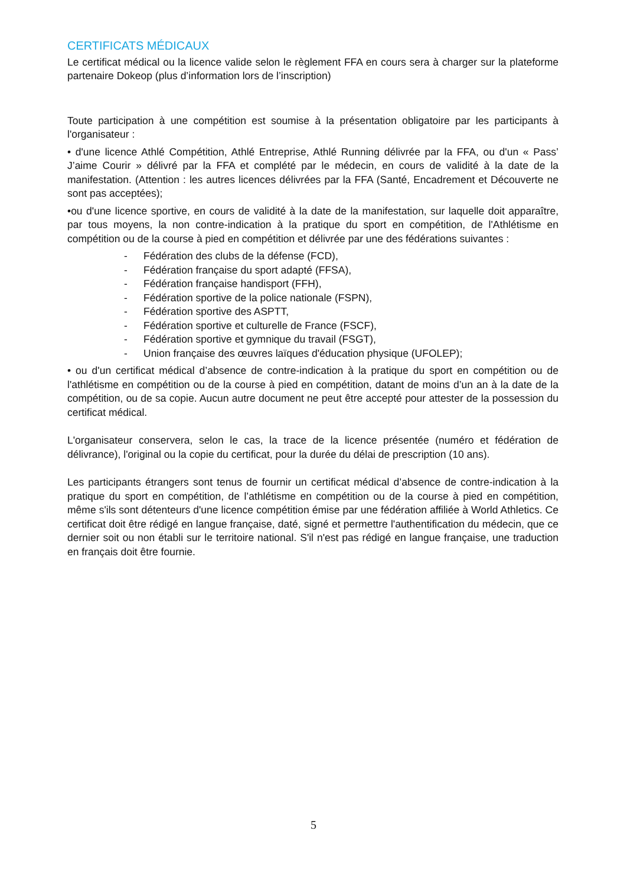CERTIFICATS MÉDICAUX
Le certificat médical ou la licence valide selon le règlement FFA en cours sera à charger sur la plateforme partenaire Dokeop (plus d’information lors de l’inscription)
Toute participation à une compétition est soumise à la présentation obligatoire par les participants à l'organisateur :
• d'une licence Athlé Compétition, Athlé Entreprise, Athlé Running délivrée par la FFA, ou d'un « Pass’ J’aime Courir » délivré par la FFA et complété par le médecin, en cours de validité à la date de la manifestation. (Attention : les autres licences délivrées par la FFA (Santé, Encadrement et Découverte ne sont pas acceptées);
•ou d'une licence sportive, en cours de validité à la date de la manifestation, sur laquelle doit apparaître, par tous moyens, la non contre-indication à la pratique du sport en compétition, de l'Athlétisme en compétition ou de la course à pied en compétition et délivrée par une des fédérations suivantes :
- Fédération des clubs de la défense (FCD),
- Fédération française du sport adapté (FFSA),
- Fédération française handisport (FFH),
- Fédération sportive de la police nationale (FSPN),
- Fédération sportive des ASPTT,
- Fédération sportive et culturelle de France (FSCF),
- Fédération sportive et gymnique du travail (FSGT),
- Union française des œuvres laïques d'éducation physique (UFOLEP);
• ou d'un certificat médical d’absence de contre-indication à la pratique du sport en compétition ou de l'athlétisme en compétition ou de la course à pied en compétition, datant de moins d’un an à la date de la compétition, ou de sa copie. Aucun autre document ne peut être accepté pour attester de la possession du certificat médical.
L'organisateur conservera, selon le cas, la trace de la licence présentée (numéro et fédération de délivrance), l'original ou la copie du certificat, pour la durée du délai de prescription (10 ans).
Les participants étrangers sont tenus de fournir un certificat médical d’absence de contre-indication à la pratique du sport en compétition, de l’athlétisme en compétition ou de la course à pied en compétition, même s'ils sont détenteurs d'une licence compétition émise par une fédération affiliée à World Athletics. Ce certificat doit être rédigé en langue française, daté, signé et permettre l'authentification du médecin, que ce dernier soit ou non établi sur le territoire national. S'il n'est pas rédigé en langue française, une traduction en français doit être fournie.
5